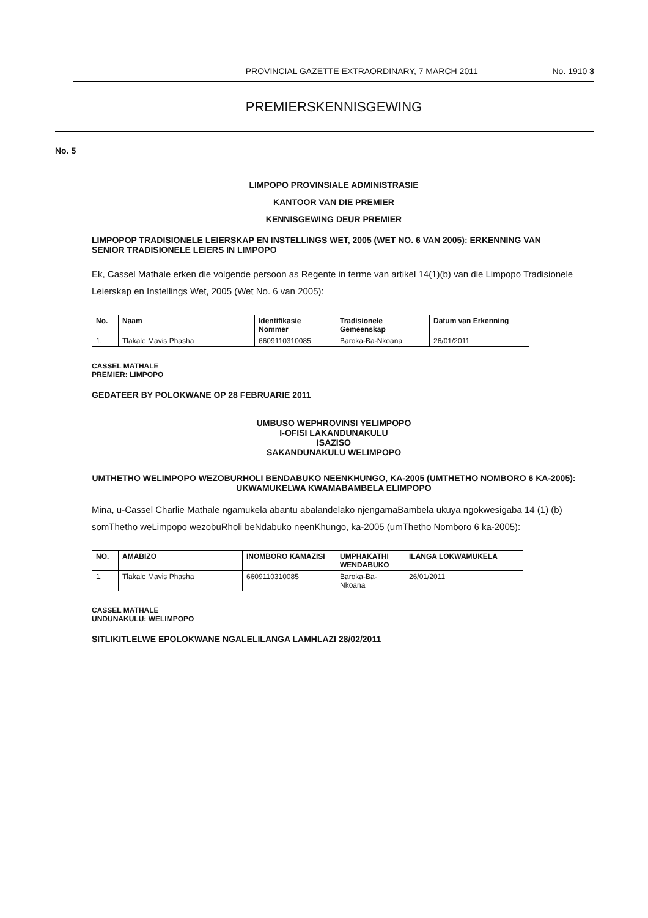PROVINCIAL GAZETTE EXTRAORDINARY, 7 MARCH 2011 No. 1910 3
PREMIERSKENNISGEWING
No. 5
LIMPOPO PROVINSIALE ADMINISTRASIE
KANTOOR VAN DIE PREMIER
KENNISGEWING DEUR PREMIER
LIMPOPOP TRADISIONELE LEIERSKAP EN INSTELLINGS WET, 2005 (WET NO. 6 VAN 2005): ERKENNING VAN SENIOR TRADISIONELE LEIERS IN LIMPOPO
Ek, Cassel Mathale erken die volgende persoon as Regente in terme van artikel 14(1)(b) van die Limpopo Tradisionele Leierskap en Instellings Wet, 2005 (Wet No. 6 van 2005):
| No. | Naam | Identifikasie Nommer | Tradisionele Gemeenskap | Datum van Erkenning |
| --- | --- | --- | --- | --- |
| 1. | Tlakale Mavis Phasha | 6609110310085 | Baroka-Ba-Nkoana | 26/01/2011 |
CASSEL MATHALE
PREMIER: LIMPOPO
GEDATEER BY POLOKWANE OP 28 FEBRUARIE 2011
UMBUSO WEPHROVINSI YELIMPOPO
I-OFISI LAKANDUNAKULU
ISAZISO
SAKANDUNAKULU WELIMPOPO
UMTHETHO WELIMPOPO WEZOBURHOLI BENDABUKO NEENKHUNGO, KA-2005 (UMTHETHO NOMBORO 6 KA-2005): UKWAMUKELWA KWAMABAMBELA ELIMPOPO
Mina, u-Cassel Charlie Mathale ngamukela abantu abalandelako njengamaBambela ukuya ngokwesigaba 14 (1) (b) somThetho weLimpopo wezobuRholi beNdabuko neenKhungo, ka-2005 (umThetho Nomboro 6 ka-2005):
| NO. | AMABIZO | INOMBORO KAMAZISI | UMPHAKATHI WENDABUKO | ILANGA LOKWAMUKELA |
| --- | --- | --- | --- | --- |
| 1. | Tlakale Mavis Phasha | 6609110310085 | Baroka-Ba-Nkoana | 26/01/2011 |
CASSEL MATHALE
UNDUNAKULU: WELIMPOPO
SITLIKITLELWE EPOLOKWANE NGALELILANGA LAMHLAZI 28/02/2011